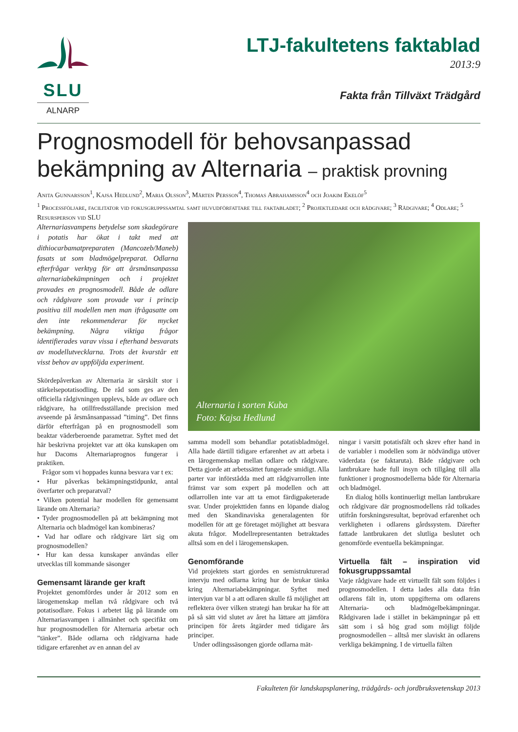SLU
ALNARP
LTJ-fakultetens faktablad
2013:9
Fakta från Tillväxt Trädgård
Prognosmodell för behovsanpassad bekämpning av Alternaria – praktisk provning
Anita Gunnarsson<sup>1</sup>, Kajsa Hedlund<sup>2</sup>, Maria Olsson<sup>3</sup>, Mårten Persson<sup>4</sup>, Thomas Abrahamsson<sup>4</sup> och Joakim Ekelöf<sup>5</sup>
<sup>1</sup> Processföljare, facilitator vid fokusgruppssamtal samt huvudförfattare till faktabladet; <sup>2</sup> Projektledare och rådgivare; <sup>3</sup> Rådgivare; <sup>4</sup> Odlare; <sup>5</sup> Resursperson vid SLU
Alternariasvampens betydelse som skadegörare i potatis har ökat i takt med att dithiocarbamatpreparaten (Mancozeb/Maneb) fasats ut som bladmögelpreparat. Odlarna efterfrågar verktyg för att årsmånsanpassa alternariabekämpningen och i projektet provades en prognosmodell. Både de odlare och rådgivare som provade var i princip positiva till modellen men man ifrågasatte om den inte rekommenderar för mycket bekämpning. Några viktiga frågor identifierades varav vissa i efterhand besvarats av modellutvecklarna. Trots det kvarstår ett visst behov av uppföljda experiment.
Skördepåverkan av Alternaria är särskilt stor i stärkelsepotatisodling. De råd som ges av den officiella rådgivningen upplevs, både av odlare och rådgivare, ha otillfredsställande precision med avseende på årsmånsanpassad ”timing”. Det finns därför efterfrågan på en prognosmodell som beaktar väderberoende parametrar. Syftet med det här beskrivna projektet var att öka kunskapen om hur Dacoms Alternariaprognos fungerar i praktiken.
Frågor som vi hoppades kunna besvara var t ex:
• Hur påverkas bekämpningstidpunkt, antal överfarter och preparatval?
• Vilken potential har modellen för gemensamt lärande om Alternaria?
• Tyder prognosmodellen på att bekämpning mot Alternaria och bladmögel kan kombineras?
• Vad har odlare och rådgivare lärt sig om prognosmodellen?
• Hur kan dessa kunskaper användas eller utvecklas till kommande säsonger
Gemensamt lärande ger kraft
Projektet genomfördes under år 2012 som en lärogemenskap mellan två rådgivare och två potatisodlare. Fokus i arbetet låg på lärande om Alternariasvampen i allmänhet och specifikt om hur prognosmodellen för Alternaria arbetar och ”tänker”. Både odlarna och rådgivarna hade tidigare erfarenhet av en annan del av
Alternaria i sorten Kuba
Foto: Kajsa Hedlund
samma modell som behandlar potatisbladmögel. Alla hade därtill tidigare erfarenhet av att arbeta i en lärogemenskap mellan odlare och rådgivare. Detta gjorde att arbetssättet fungerade smidigt. Alla parter var införstådda med att rådgivarrollen inte främst var som expert på modellen och att odlarrollen inte var att ta emot färdigpaketerade svar. Under projekttiden fanns en löpande dialog med den Skandinaviska generalagenten för modellen för att ge företaget möjlighet att besvara akuta frågor. Modellrepresentanten betraktades alltså som en del i lärogemenskapen.
Genomförande
Vid projektets start gjordes en semistrukturerad intervju med odlarna kring hur de brukar tänka kring Alternariabekämpningar. Syftet med intervjun var bl a att odlaren skulle få möjlighet att reflektera över vilken strategi han brukar ha för att på så sätt vid slutet av året ha lättare att jämföra principen för årets åtgärder med tidigare års principer.
Under odlingssäsongen gjorde odlarna mät-
ningar i varsitt potatisfält och skrev efter hand in de variabler i modellen som är nödvändiga utöver väderdata (se faktaruta). Både rådgivare och lantbrukare hade full insyn och tillgång till alla funktioner i prognosmodellerna både för Alternaria och bladmögel.
En dialog hölls kontinuerligt mellan lantbrukare och rådgivare där prognosmodellens råd tolkades utifrån forskningsresultat, beprövad erfarenhet och verkligheten i odlarens gårdssystem. Därefter fattade lantbrukaren det slutliga beslutet och genomförde eventuella bekämpningar.
Virtuella fält – inspiration vid fokusgruppssamtal
Varje rådgivare hade ett virtuellt fält som följdes i prognosmodellen. I detta lades alla data från odlarens fält in, utom uppgifterna om odlarens Alternaria- och bladmögelbekämpningar. Rådgivaren lade i stället in bekämpningar på ett sätt som i så hög grad som möjligt följde prognosmodellen – alltså mer slaviskt än odlarens verkliga bekämpning. I de virtuella fälten
Fakulteten för landskapsplanering, trädgårds- och jordbruksvetenskap 2013